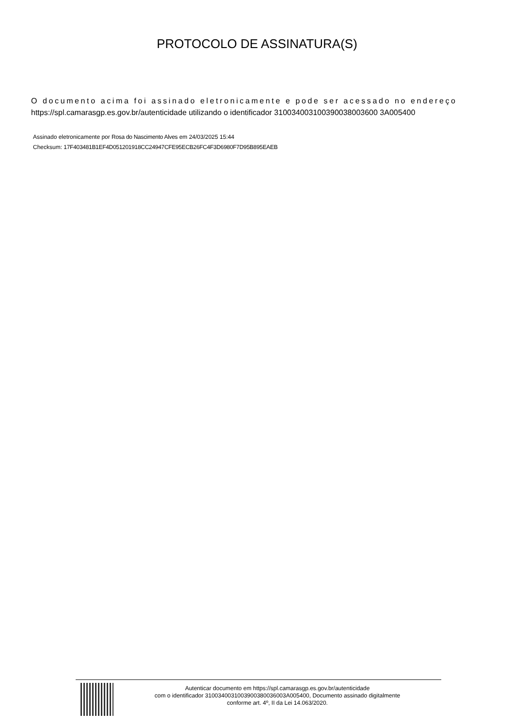PROTOCOLO DE ASSINATURA(S)
O documento acima foi assinado eletronicamente e pode ser acessado no endereço
https://spl.camarasgp.es.gov.br/autenticidade utilizando o identificador 310034003100390038003600 3A005400
Assinado eletronicamente por Rosa do Nascimento Alves em 24/03/2025 15:44
Checksum: 17F403481B1EF4D051201918CC24947CFE95ECB26FC4F3D6980F7D95B895EAEB
Autenticar documento em https://spl.camarasgp.es.gov.br/autenticidade
com o identificador 3100340031003900380036003A005400, Documento assinado digitalmente
conforme art. 4º, II da Lei 14.063/2020.